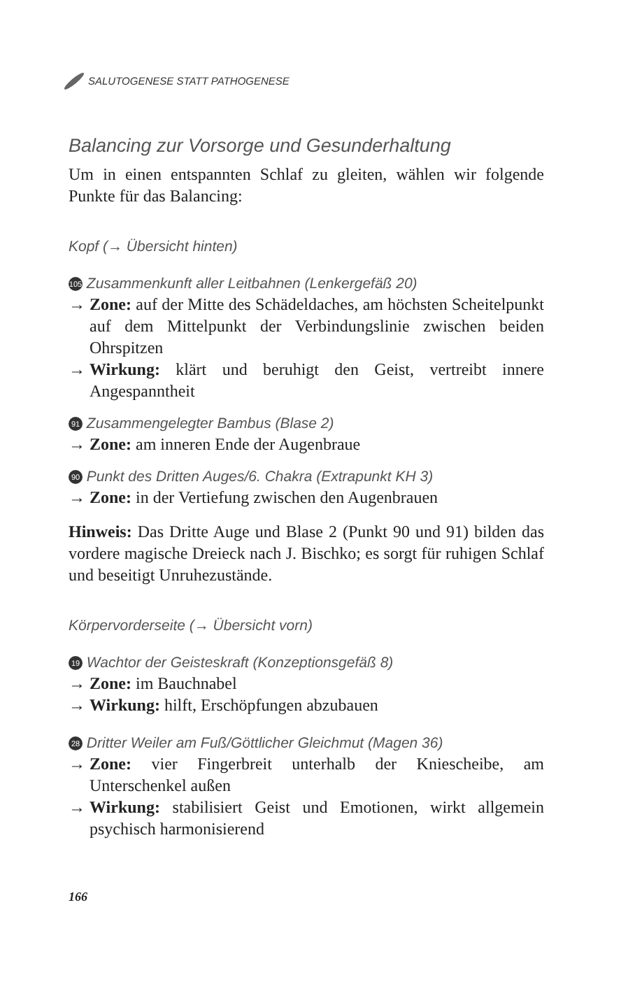SALUTOGENESE STATT PATHOGENESE
Balancing zur Vorsorge und Gesunderhaltung
Um in einen entspannten Schlaf zu gleiten, wählen wir fol­gende Punkte für das Balancing:
Kopf (→ Übersicht hinten)
105 Zusammenkunft aller Leitbahnen (Lenkergefäß 20)
→ Zone: auf der Mitte des Schädeldaches, am höchsten Scheitelpunkt auf dem Mittelpunkt der Verbindungslinie zwischen beiden Ohrspitzen
→ Wirkung: klärt und beruhigt den Geist, vertreibt innere Angespanntheit
91 Zusammengelegter Bambus (Blase 2)
→ Zone: am inneren Ende der Augenbraue
90 Punkt des Dritten Auges/6. Chakra (Extrapunkt KH 3)
→ Zone: in der Vertiefung zwischen den Augenbrauen
Hinweis: Das Dritte Auge und Blase 2 (Punkt 90 und 91) bilden das vordere magische Dreieck nach J. Bischko; es sorgt für ruhi­gen Schlaf und beseitigt Unruhezustände.
Körpervorderseite (→ Übersicht vorn)
19 Wachtor der Geisteskraft (Konzeptionsgefäß 8)
→ Zone: im Bauchnabel
→ Wirkung: hilft, Erschöpfungen abzubauen
28 Dritter Weiler am Fuß/Göttlicher Gleichmut (Magen 36)
→ Zone: vier Fingerbreit unterhalb der Kniescheibe, am Unterschenkel außen
→ Wirkung: stabilisiert Geist und Emotionen, wirkt allge­mein psychisch harmonisierend
166